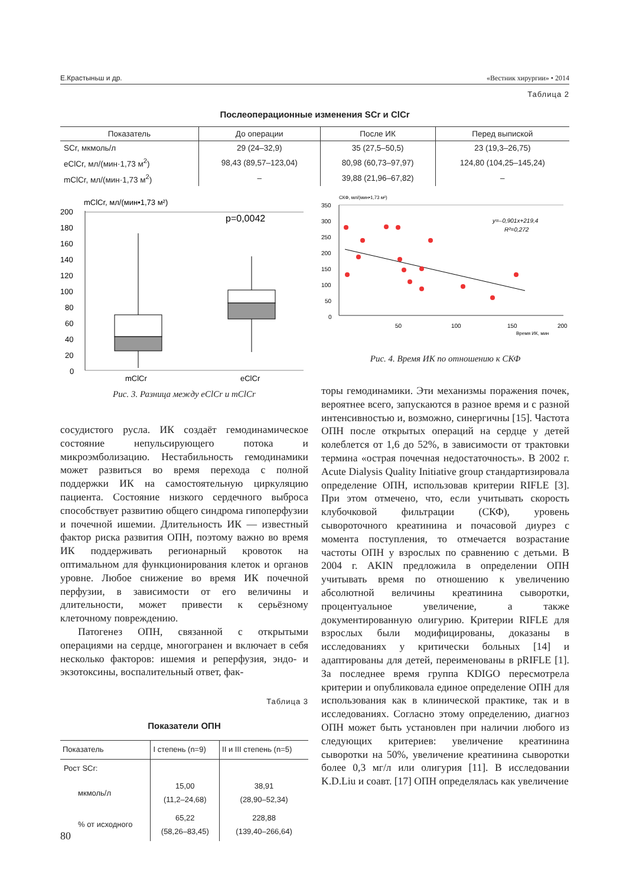Е.Крастыньш и др. «Вестник хирургии» • 2014
Таблица 2
Послеоперационные изменения SCr и ClCr
| Показатель | До операции | После ИК | Перед выпиской |
| --- | --- | --- | --- |
| SCr, мкмоль/л | 29 (24–32,9) | 35 (27,5–50,5) | 23 (19,3–26,75) |
| eClCr, мл/(мин·1,73 м<sup>2</sup>) | 98,43 (89,57–123,04) | 80,98 (60,73–97,97) | 124,80 (104,25–145,24) |
| mClCr, мл/(мин·1,73 м<sup>2</sup>) | – | 39,88 (21,96–67,82) | – |
mClCr, мл/(мин•1,73 м²)
200
180
160
140
120
100
80
60
40
20
0
p=0,0042
mClCr
eClCr
Рис. 3. Разница между eClCr и mClCr
СКФ, мл/(мин•1,73 м²)
350
300
250
200
150
100
50
0
50
100
150
200
Время ИК, мин
y=–0,901x+219,4
R²=0,272
Рис. 4. Время ИК по отношению к СКФ
сосудистого русла. ИК создаёт гемодинамическое состояние непульсирующего потока и микроэмболизацию. Нестабильность гемодинамики может развиться во время перехода с полной поддержки ИК на самостоятельную циркуляцию пациента. Состояние низкого сердечного выброса способствует развитию общего синдрома гипоперфузии и почечной ишемии. Длительность ИК — известный фактор риска развития ОПН, поэтому важно во время ИК поддерживать регионарный кровоток на оптимальном для функционирования клеток и органов уровне. Любое снижение во время ИК почечной перфузии, в зависимости от его величины и длительности, может привести к серьёзному клеточному повреждению.
Патогенез ОПН, связанной с открытыми операциями на сердце, многогранен и включает в себя несколько факторов: ишемия и реперфузия, эндо- и экзотоксины, воспалительный ответ, фак-
Таблица 3
Показатели ОПН
| Показатель | I степень (n=9) | II и III степень (n=5) |
| --- | --- | --- |
| Рост SCr: | | |
| мкмоль/л | 15,00 (11,2–24,68) | 38,91 (28,90–52,34) |
| % от исходного | 65,22 (58,26–83,45) | 228,88 (139,40–266,64) |
торы гемодинамики. Эти механизмы поражения почек, вероятнее всего, запускаются в разное время и с разной интенсивностью и, возможно, синергичны [15]. Частота ОПН после открытых операций на сердце у детей колеблется от 1,6 до 52%, в зависимости от трактовки термина «острая почечная недостаточность». В 2002 г. Acute Dialysis Quality Initiative group стандартизировала определение ОПН, использовав критерии RIFLE [3]. При этом отмечено, что, если учитывать скорость клубочковой фильтрации (СКФ), уровень сывороточного креатинина и почасовой диурез с момента поступления, то отмечается возрастание частоты ОПН у взрослых по сравнению с детьми. В 2004 г. AKIN предложила в определении ОПН учитывать время по отношению к увеличению абсолютной величины креатинина сыворотки, процентуальное увеличение, а также документированную олигурию. Критерии RIFLE для взрослых были модифицированы, доказаны в исследованиях у критически больных [14] и адаптированы для детей, переименованы в pRIFLE [1]. За последнее время группа KDIGO пересмотрела критерии и опубликовала единое определение ОПН для использования как в клинической практике, так и в исследованиях. Согласно этому определению, диагноз ОПН может быть установлен при наличии любого из следующих критериев: увеличение креатинина сыворотки на 50%, увеличение креатинина сыворотки более 0,3 мг/л или олигурия [11]. В исследовании K.D.Liu и соавт. [17] ОПН определялась как увеличение
80